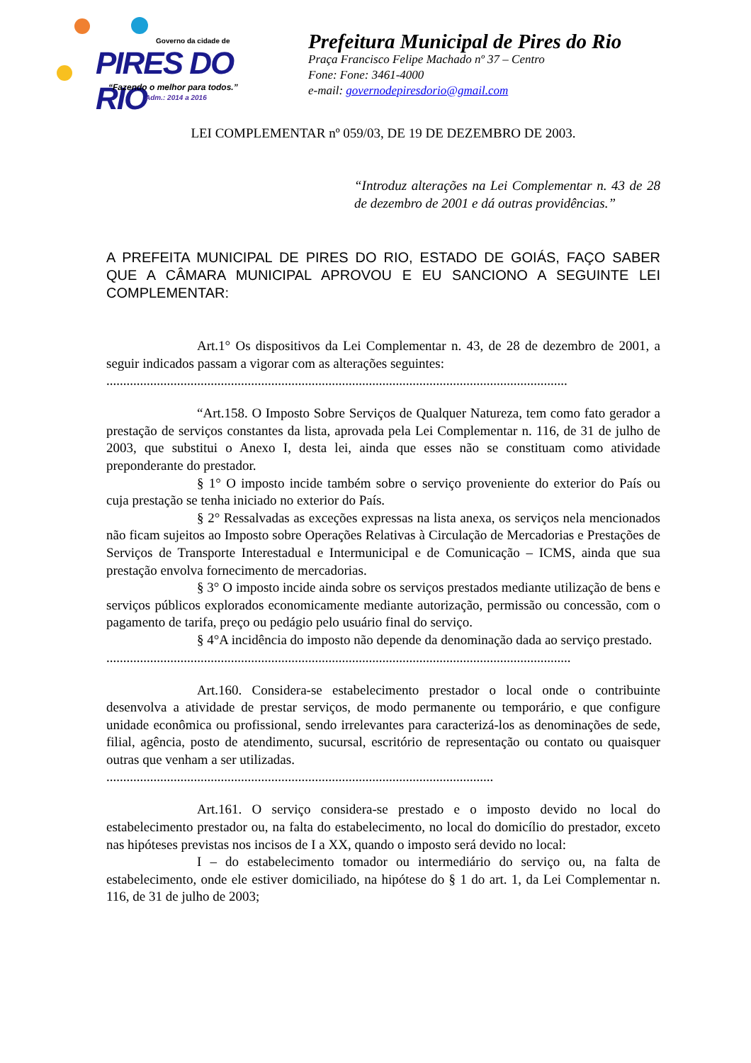Governo da cidade de
PIRES DO RIO
“Fazendo o melhor para todos.”
Adm.: 2014 a 2016
Prefeitura Municipal de Pires do Rio
Praça Francisco Felipe Machado nº 37 – Centro
Fone: Fone: 3461-4000
e-mail: governodepiresdorio@gmail.com
LEI COMPLEMENTAR nº 059/03, DE 19 DE DEZEMBRO DE 2003.
“Introduz alterações na Lei Complementar n. 43 de 28 de dezembro de 2001 e dá outras providências.”
A PREFEITA MUNICIPAL DE PIRES DO RIO, ESTADO DE GOIÁS, FAÇO SABER QUE A CÂMARA MUNICIPAL APROVOU E EU SANCIONO A SEGUINTE LEI COMPLEMENTAR:
Art.1° Os dispositivos da Lei Complementar n. 43, de 28 de dezembro de 2001, a seguir indicados passam a vigorar com as alterações seguintes:
.........................................................................................................................................
“Art.158. O Imposto Sobre Serviços de Qualquer Natureza, tem como fato gerador a prestação de serviços constantes da lista, aprovada pela Lei Complementar n. 116, de 31 de julho de 2003, que substitui o Anexo I, desta lei, ainda que esses não se constituam como atividade preponderante do prestador.
§ 1° O imposto incide também sobre o serviço proveniente do exterior do País ou cuja prestação se tenha iniciado no exterior do País.
§ 2° Ressalvadas as exceções expressas na lista anexa, os serviços nela mencionados não ficam sujeitos ao Imposto sobre Operações Relativas à Circulação de Mercadorias e Prestações de Serviços de Transporte Interestadual e Intermunicipal e de Comunicação – ICMS, ainda que sua prestação envolva fornecimento de mercadorias.
§ 3° O imposto incide ainda sobre os serviços prestados mediante utilização de bens e serviços públicos explorados economicamente mediante autorização, permissão ou concessão, com o pagamento de tarifa, preço ou pedágio pelo usuário final do serviço.
§ 4°A incidência do imposto não depende da denominação dada ao serviço prestado.
..........................................................................................................................................
Art.160. Considera-se estabelecimento prestador o local onde o contribuinte desenvolva a atividade de prestar serviços, de modo permanente ou temporário, e que configure unidade econômica ou profissional, sendo irrelevantes para caracterizá-los as denominações de sede, filial, agência, posto de atendimento, sucursal, escritório de representação ou contato ou quaisquer outras que venham a ser utilizadas.
...................................................................................................................
Art.161. O serviço considera-se prestado e o imposto devido no local do estabelecimento prestador ou, na falta do estabelecimento, no local do domicílio do prestador, exceto nas hipóteses previstas nos incisos de I a XX, quando o imposto será devido no local:
I – do estabelecimento tomador ou intermediário do serviço ou, na falta de estabelecimento, onde ele estiver domiciliado, na hipótese do § 1 do art. 1, da Lei Complementar n. 116, de 31 de julho de 2003;